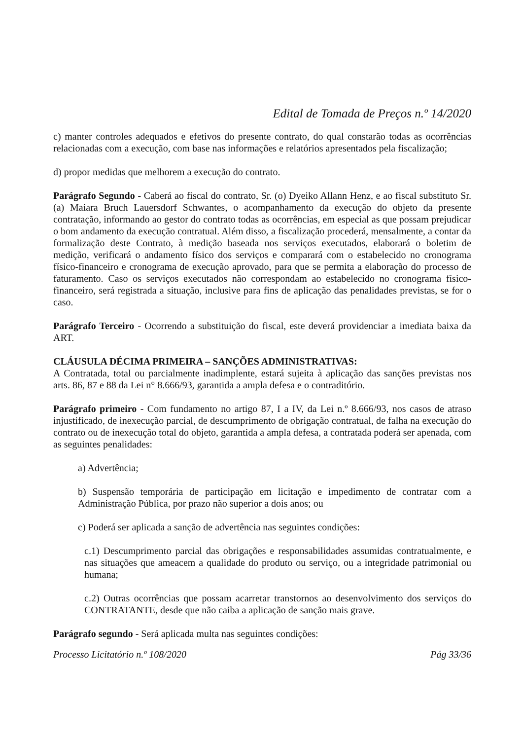Edital de Tomada de Preços n.º 14/2020
c) manter controles adequados e efetivos do presente contrato, do qual constarão todas as ocorrências relacionadas com a execução, com base nas informações e relatórios apresentados pela fiscalização;
d) propor medidas que melhorem a execução do contrato.
Parágrafo Segundo - Caberá ao fiscal do contrato, Sr. (o) Dyeiko Allann Henz, e ao fiscal substituto Sr. (a) Maiara Bruch Lauersdorf Schwantes, o acompanhamento da execução do objeto da presente contratação, informando ao gestor do contrato todas as ocorrências, em especial as que possam prejudicar o bom andamento da execução contratual. Além disso, a fiscalização procederá, mensalmente, a contar da formalização deste Contrato, à medição baseada nos serviços executados, elaborará o boletim de medição, verificará o andamento físico dos serviços e comparará com o estabelecido no cronograma físico-financeiro e cronograma de execução aprovado, para que se permita a elaboração do processo de faturamento. Caso os serviços executados não correspondam ao estabelecido no cronograma físico-financeiro, será registrada a situação, inclusive para fins de aplicação das penalidades previstas, se for o caso.
Parágrafo Terceiro - Ocorrendo a substituição do fiscal, este deverá providenciar a imediata baixa da ART.
CLÁUSULA DÉCIMA PRIMEIRA – SANÇÕES ADMINISTRATIVAS:
A Contratada, total ou parcialmente inadimplente, estará sujeita à aplicação das sanções previstas nos arts. 86, 87 e 88 da Lei n° 8.666/93, garantida a ampla defesa e o contraditório.
Parágrafo primeiro - Com fundamento no artigo 87, I a IV, da Lei n.º 8.666/93, nos casos de atraso injustificado, de inexecução parcial, de descumprimento de obrigação contratual, de falha na execução do contrato ou de inexecução total do objeto, garantida a ampla defesa, a contratada poderá ser apenada, com as seguintes penalidades:
a) Advertência;
b) Suspensão temporária de participação em licitação e impedimento de contratar com a Administração Pública, por prazo não superior a dois anos; ou
c) Poderá ser aplicada a sanção de advertência nas seguintes condições:
c.1) Descumprimento parcial das obrigações e responsabilidades assumidas contratualmente, e nas situações que ameacem a qualidade do produto ou serviço, ou a integridade patrimonial ou humana;
c.2) Outras ocorrências que possam acarretar transtornos ao desenvolvimento dos serviços do CONTRATANTE, desde que não caiba a aplicação de sanção mais grave.
Parágrafo segundo - Será aplicada multa nas seguintes condições:
Processo Licitatório n.º 108/2020 Pág 33/36